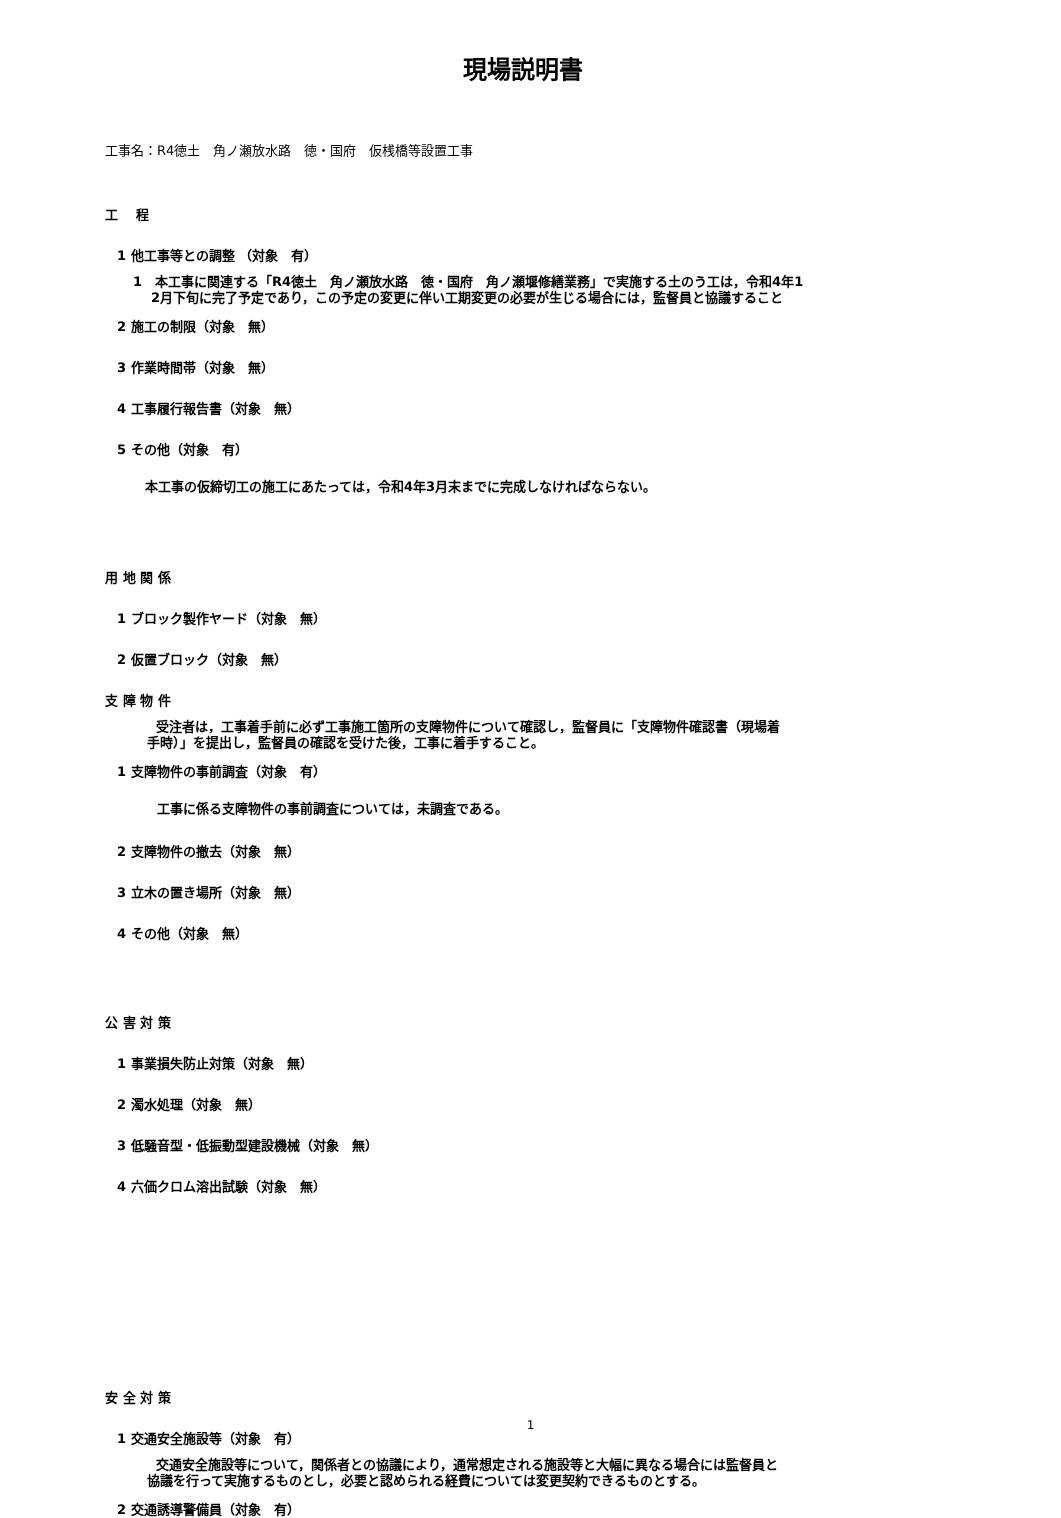現場説明書
工事名：R4徳土　角ノ瀬放水路　徳・国府　仮桟橋等設置工事
工　 程
1 他工事等との調整 （対象　有）
1　本工事に関連する「R4徳土　角ノ瀬放水路　徳・国府　角ノ瀬堰修繕業務」で実施する土のう工は，令和4年1
2月下旬に完了予定であり，この予定の変更に伴い工期変更の必要が生じる場合には，監督員と協議すること
2 施工の制限（対象　無）
3 作業時間帯（対象　無）
4 工事履行報告書（対象　無）
5 その他（対象　有）
本工事の仮締切工の施工にあたっては，令和4年3月末までに完成しなければならない。
用 地 関 係
1 ブロック製作ヤード（対象　無）
2 仮置ブロック（対象　無）
支 障 物 件
受注者は，工事着手前に必ず工事施工箇所の支障物件について確認し，監督員に「支障物件確認書（現場着
手時）」を提出し，監督員の確認を受けた後，工事に着手すること。
1 支障物件の事前調査（対象　有）
工事に係る支障物件の事前調査については，未調査である。
2 支障物件の撤去（対象　無）
3 立木の置き場所（対象　無）
4 その他（対象　無）
公 害 対 策
1 事業損失防止対策（対象　無）
2 濁水処理（対象　無）
3 低騒音型・低振動型建設機械（対象　無）
4 六価クロム溶出試験（対象　無）
安 全 対 策
1 交通安全施設等（対象　有）
交通安全施設等について，関係者との協議により，通常想定される施設等と大幅に異なる場合には監督員と
協議を行って実施するものとし，必要と認められる経費については変更契約できるものとする。
2 交通誘導警備員（対象　有）
1